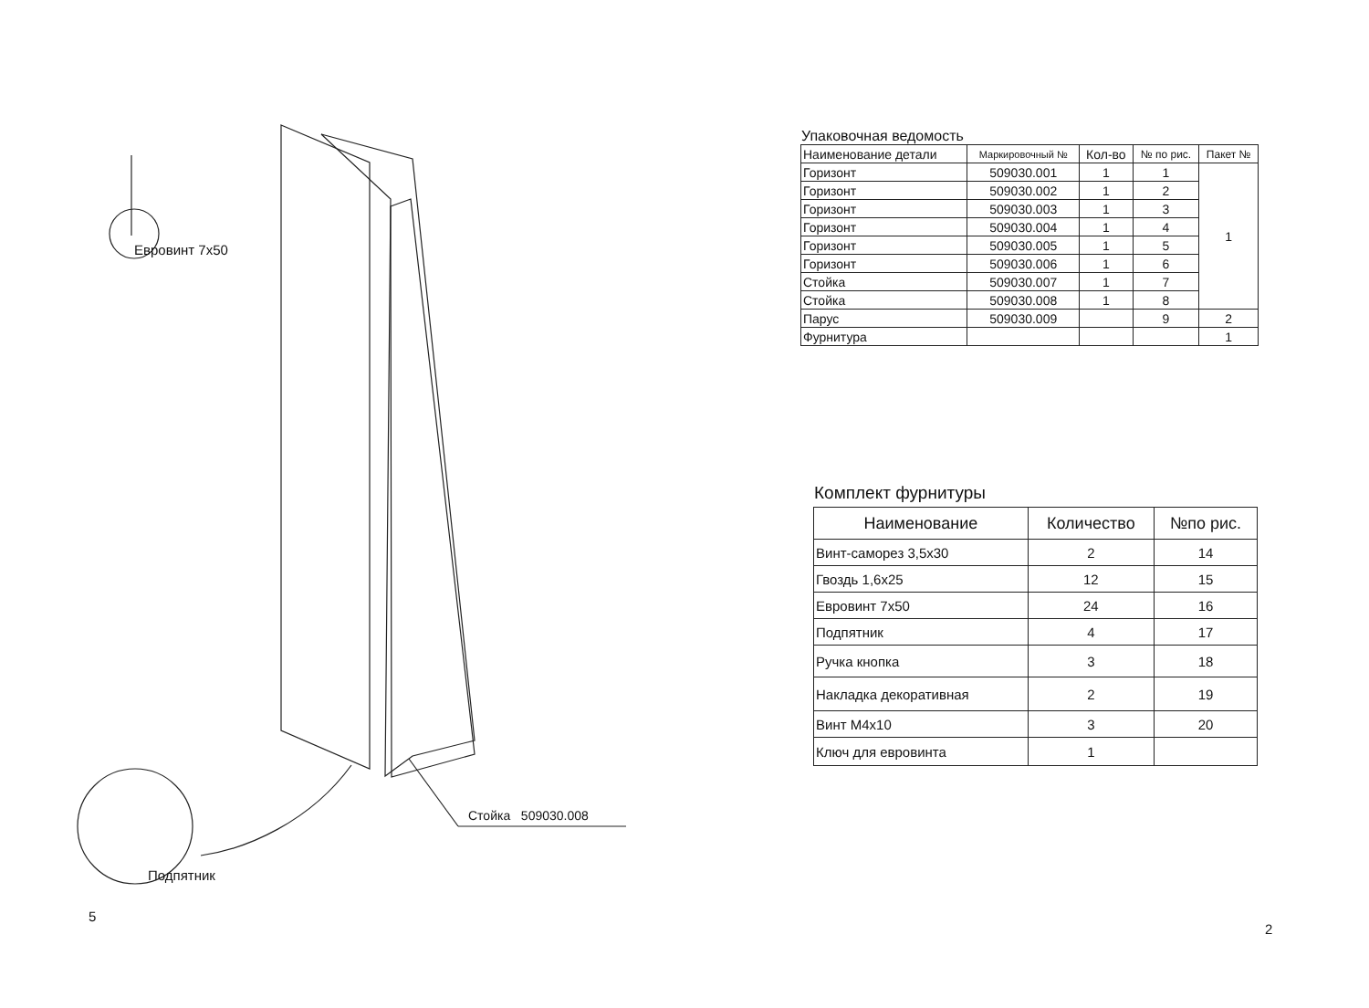Евровинт 7х50
Стойка 509030.008
Подпятник
5
Упаковочная ведомость
| Наименование детали | Маркировочный № | Кол-во | № по рис. | Пакет № |
| Горизонт | 509030.001 | 1 | 1 | 1 |
| Горизонт | 509030.002 | 1 | 2 | |
| Горизонт | 509030.003 | 1 | 3 | |
| Горизонт | 509030.004 | 1 | 4 | |
| Горизонт | 509030.005 | 1 | 5 | |
| Горизонт | 509030.006 | 1 | 6 | |
| Стойка | 509030.007 | 1 | 7 | |
| Стойка | 509030.008 | 1 | 8 | |
| Парус | 509030.009 | | 9 | 2 |
| Фурнитура | | | | 1 |
Комплект фурнитуры
| Наименование | Количество | №по рис. |
| Винт-саморез 3,5х30 | 2 | 14 |
| Гвоздь 1,6х25 | 12 | 15 |
| Евровинт 7х50 | 24 | 16 |
| Подпятник | 4 | 17 |
| Ручка кнопка | 3 | 18 |
| Накладка декоративная | 2 | 19 |
| Винт М4х10 | 3 | 20 |
| Ключ для евровинта | 1 | |
2